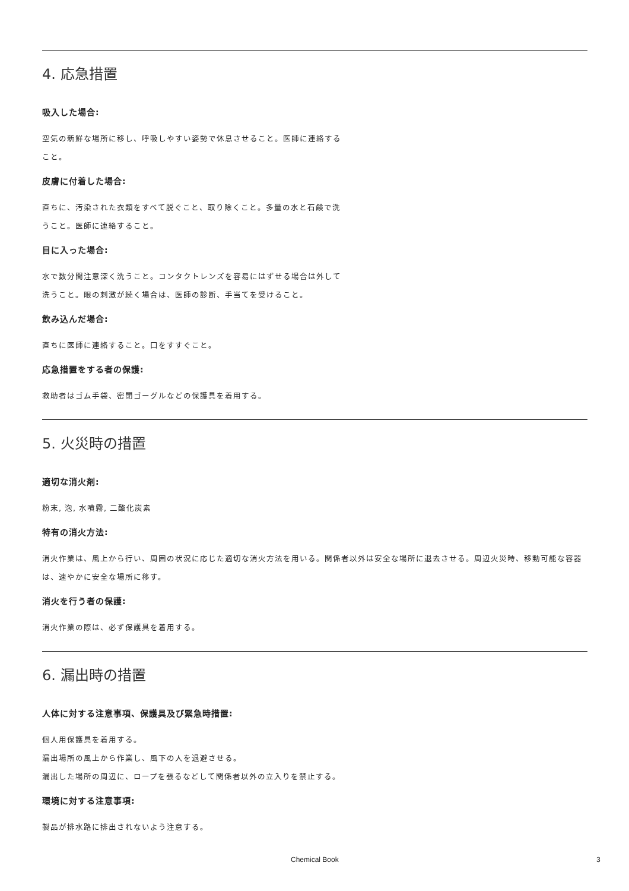4. 応急措置
吸入した場合:
空気の新鮮な場所に移し、呼吸しやすい姿勢で休息させること。医師に連絡すること。
皮膚に付着した場合:
直ちに、汚染された衣類をすべて脱ぐこと、取り除くこと。多量の水と石鹸で洗うこと。医師に連絡すること。
目に入った場合:
水で数分間注意深く洗うこと。コンタクトレンズを容易にはずせる場合は外して洗うこと。眼の刺激が続く場合は、医師の診断、手当てを受けること。
飲み込んだ場合:
直ちに医師に連絡すること。口をすすぐこと。
応急措置をする者の保護:
救助者はゴム手袋、密閉ゴーグルなどの保護具を着用する。
5. 火災時の措置
適切な消火剤:
粉末, 泡, 水噴霧, 二酸化炭素
特有の消火方法:
消火作業は、風上から行い、周囲の状況に応じた適切な消火方法を用いる。関係者以外は安全な場所に退去させる。周辺火災時、移動可能な容器は、速やかに安全な場所に移す。
消火を行う者の保護:
消火作業の際は、必ず保護具を着用する。
6. 漏出時の措置
人体に対する注意事項、保護具及び緊急時措置:
個人用保護具を着用する。
漏出場所の風上から作業し、風下の人を退避させる。
漏出した場所の周辺に、ロープを張るなどして関係者以外の立入りを禁止する。
環境に対する注意事項:
製品が排水路に排出されないよう注意する。
Chemical Book 3